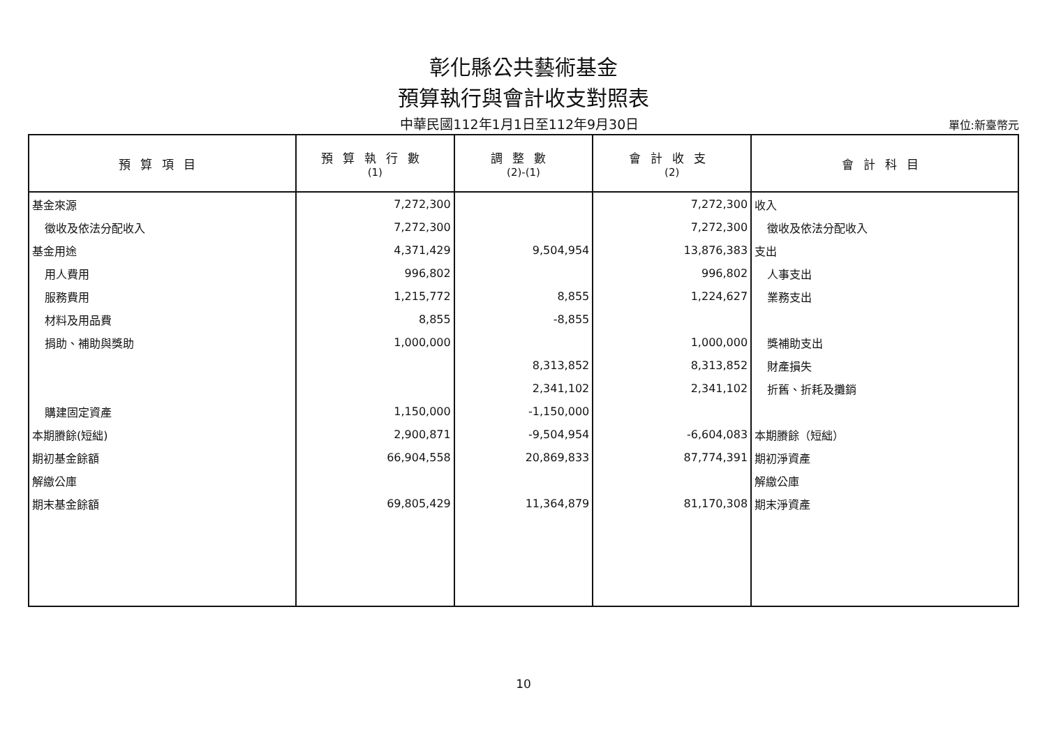彰化縣公共藝術基金
預算執行與會計收支對照表
中華民國112年1月1日至112年9月30日
單位:新臺幣元
| 預算項目 | 預算執行數 (1) | 調整數 (2)-(1) | 會計收支 (2) | 會計科目 |
| --- | --- | --- | --- | --- |
| 基金來源 | 7,272,300 | | 7,272,300 | 收入 |
| 徵收及依法分配收入 | 7,272,300 | | 7,272,300 | 徵收及依法分配收入 |
| 基金用途 | 4,371,429 | 9,504,954 | 13,876,383 | 支出 |
| 用人費用 | 996,802 | | 996,802 | 人事支出 |
| 服務費用 | 1,215,772 | 8,855 | 1,224,627 | 業務支出 |
| 材料及用品費 | 8,855 | -8,855 | | |
| 捐助、補助與獎助 | 1,000,000 | | 1,000,000 | 獎補助支出 |
| | | 8,313,852 | 8,313,852 | 財產損失 |
| | | 2,341,102 | 2,341,102 | 折舊、折耗及攤銷 |
| 購建固定資產 | 1,150,000 | -1,150,000 | | |
| 本期賸餘(短絀) | 2,900,871 | -9,504,954 | -6,604,083 | 本期賸餘（短絀） |
| 期初基金餘額 | 66,904,558 | 20,869,833 | 87,774,391 | 期初淨資產 |
| 解繳公庫 | | | | 解繳公庫 |
| 期末基金餘額 | 69,805,429 | 11,364,879 | 81,170,308 | 期末淨資產 |
10